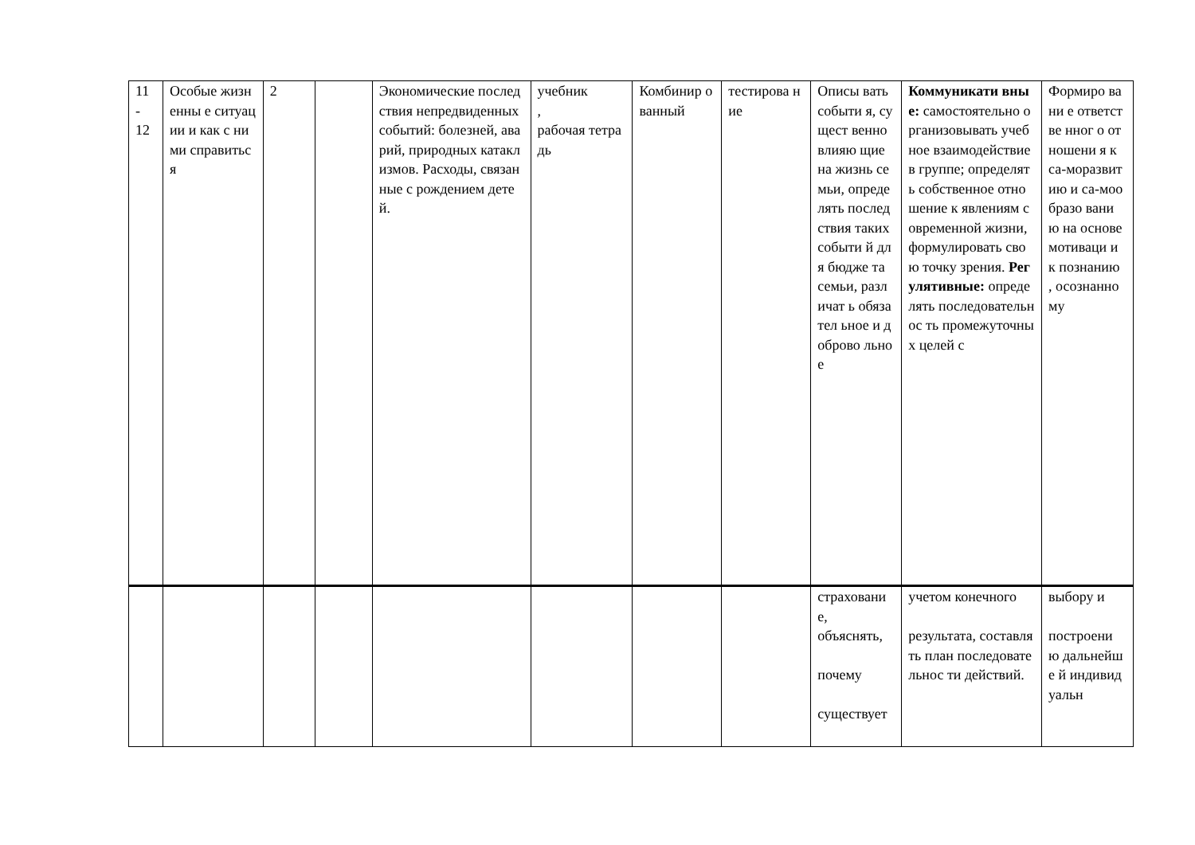| 11 - 12 | Особые жизненны е ситуации и как с ними справитьс я | 2 | | Экономические последствия непредвиденных событий: болезней, аварий, природных катаклизмов. Расходы, связанные с рождением детей. | учебник , рабочая тетрадь | Комбинир ованный | тестирова ние | Описы вать событи я, сущест венно влияю щие на жизнь семьи, опреде лять послед ствия таких событи й для бюдже та семьи, различат ь обязател ьное и доброво льное | Коммуникати вные: самостоятельно организовывать учебное взаимодействие в группе; определять собственное отношение к явлениям современной жизни, формулировать свою точку зрения. Регулятивные: определять последовательнос ть промежуточных целей с | Формиро вани е ответстве нног о отношени я к са-моразвит ию и са-мообразо вани ю на основе мотиваци и к познанию , осознанно му |
| | | | | | | | | страховани е, объяснять, почему существует | учетом конечного результата, составлять план последовательнос ти действий. | выбору и построени ю дальнейше й индивидуальн |